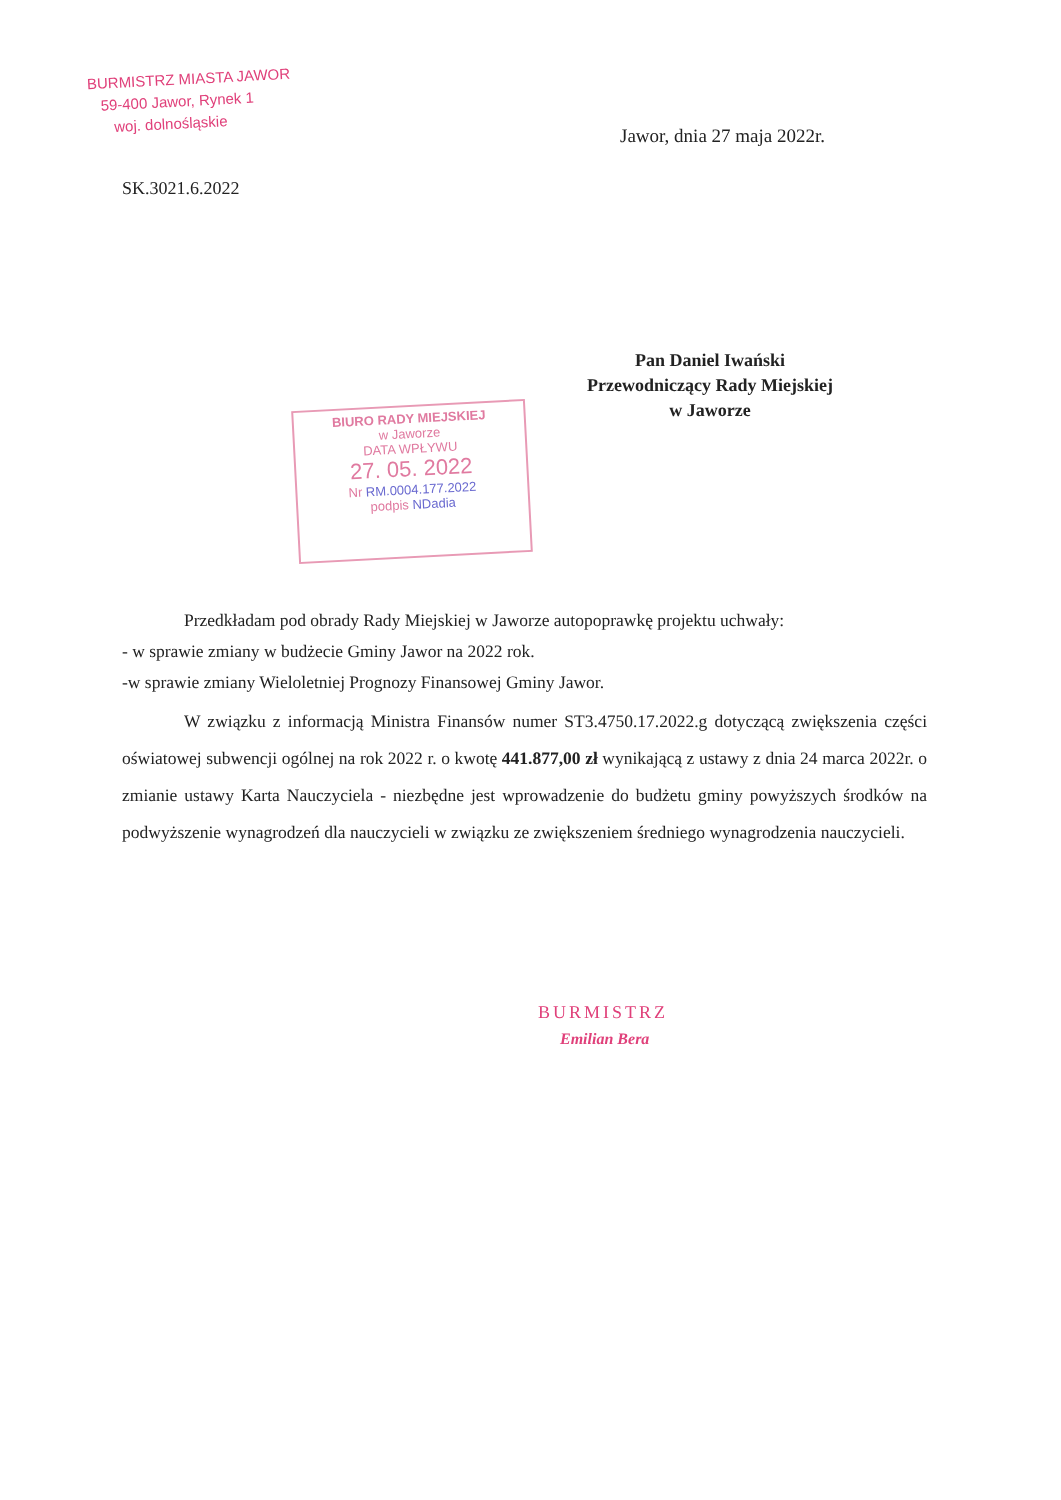BURMISTRZ MIASTA JAWOR
59-400 Jawor, Rynek 1
woj. dolnośląskie
Jawor, dnia 27 maja 2022r.
SK.3021.6.2022
Pan Daniel Iwański
Przewodniczący Rady Miejskiej
w Jaworze
BIURO RADY MIEJSKIEJ
w Jaworze
DATA WPŁYWU
27. 05. 2022
Nr RM.0004.177.2022
podpis NDadia
Przedkładam pod obrady Rady Miejskiej w Jaworze autopoprawkę projektu uchwały:
- w sprawie zmiany w budżecie Gminy Jawor na 2022 rok.
-w sprawie zmiany Wieloletniej Prognozy Finansowej Gminy Jawor.
W związku z informacją Ministra Finansów numer ST3.4750.17.2022.g dotyczącą zwiększenia części oświatowej subwencji ogólnej na rok 2022 r. o kwotę 441.877,00 zł wynikającą z ustawy z dnia 24 marca 2022r. o zmianie ustawy Karta Nauczyciela - niezbędne jest wprowadzenie do budżetu gminy powyższych środków na podwyższenie wynagrodzeń dla nauczycieli w związku ze zwiększeniem średniego wynagrodzenia nauczycieli.
BURMISTRZ
Emilian Bera